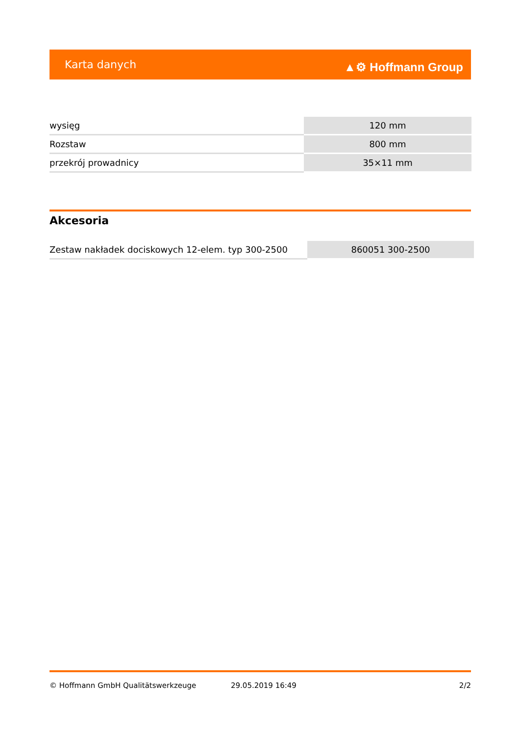Karta danych ▲⚙ Hoffmann Group
| wysięg | 120 mm |
| Rozstaw | 800 mm |
| przekrój prowadnicy | 35×11 mm |
Akcesoria
| Zestaw nakładek dociskowych 12-elem. typ 300-2500 | 860051 300-2500 |
© Hoffmann GmbH Qualitätswerkzeuge 29.05.2019 16:49 2/2